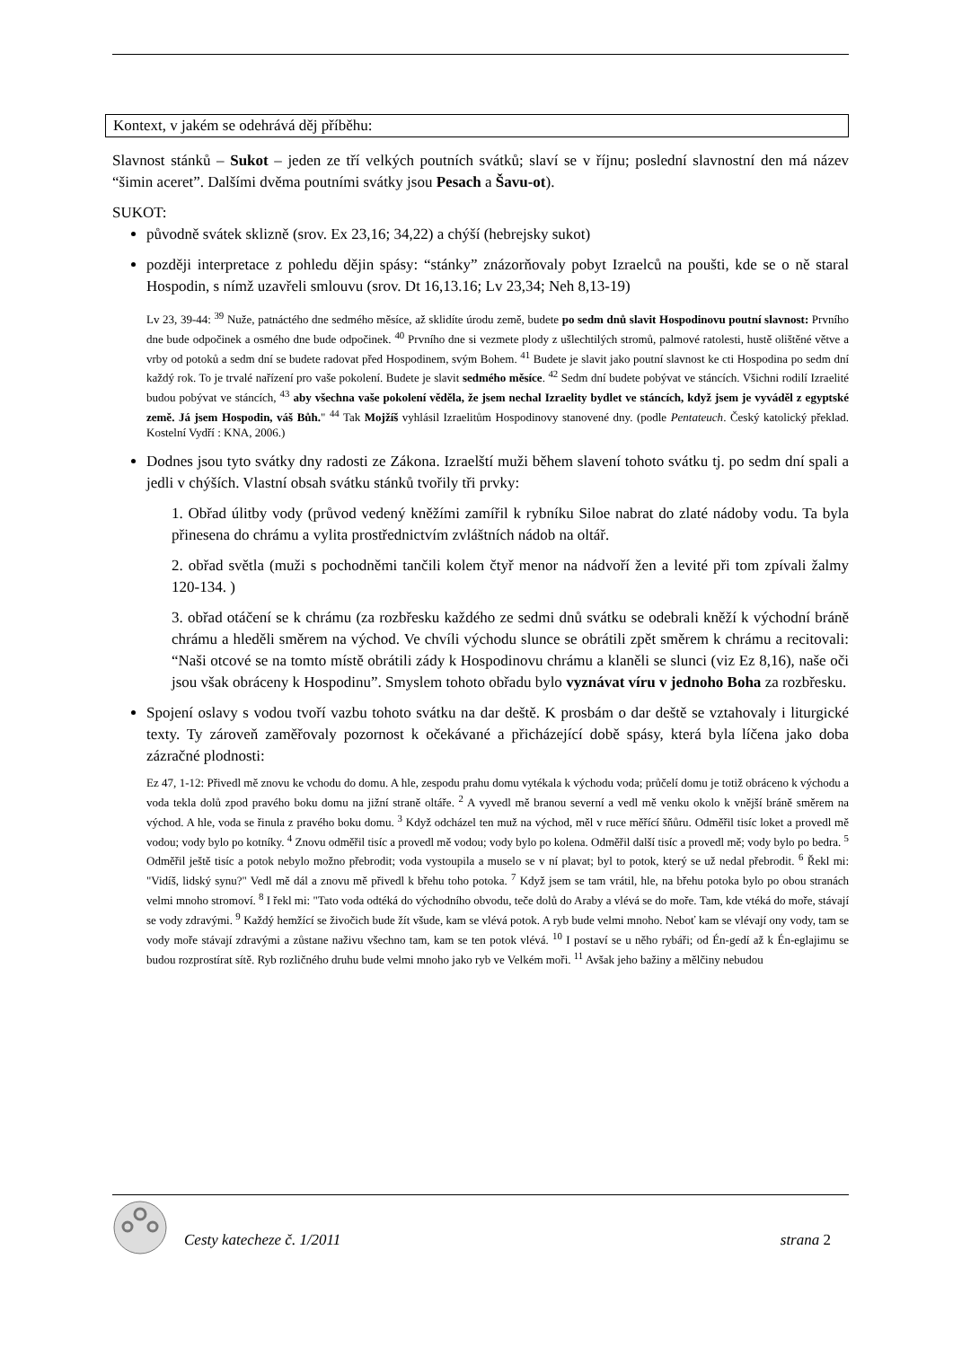Kontext, v jakém se odehrává děj příběhu:
Slavnost stánků – Sukot – jeden ze tří velkých poutních svátků; slaví se v říjnu; poslední slavnostní den má název “šimin aceret”. Dalšími dvěma poutními svátky jsou Pesach a Šavu-ot).
SUKOT:
původně svátek sklizně (srov. Ex 23,16; 34,22) a chýší (hebrejsky sukot)
později interpretace z pohledu dějin spásy: “stánky” znázorňovaly pobyt Izraelců na poušti, kde se o ně staral Hospodin, s nímž uzavřeli smlouvu (srov. Dt 16,13.16; Lv 23,34; Neh 8,13-19)
Lv 23, 39-44: <sup>39</sup> Nuže, patnáctého dne sedmého měsíce, až sklidíte úrodu země, budete po sedm dnů slavit Hospodinovu poutní slavnost: Prvního dne bude odpočinek a osmého dne bude odpočinek. <sup>40</sup> Prvního dne si vezmete plody z ušlechtilých stromů, palmové ratolesti, hustě olištěné větve a vrby od potoků a sedm dní se budete radovat před Hospodinem, svým Bohem. <sup>41</sup> Budete je slavit jako poutní slavnost ke cti Hospodina po sedm dní každý rok. To je trvalé nařízení pro vaše pokolení. Budete je slavit sedmého měsíce. <sup>42</sup> Sedm dní budete pobývat ve stáncích. Všichni rodilí Izraelité budou pobývat ve stáncích, <sup>43</sup> aby všechna vaše pokolení věděla, že jsem nechal Izraelity bydlet ve stáncích, když jsem je vyváděl z egyptské země. Já jsem Hospodin, váš Bůh." <sup>44</sup> Tak Mojžíš vyhlásil Izraelitům Hospodinovy stanovené dny. (podle Pentateuch. Český katolický překlad. Kostelní Vydří : KNA, 2006.)
Dodnes jsou tyto svátky dny radosti ze Zákona. Izraelští muži během slavení tohoto svátku tj. po sedm dní spali a jedli v chýších. Vlastní obsah svátku stánků tvořily tři prvky:
1. Obřad úlitby vody (průvod vedený kněžími zamířil k rybníku Siloe nabrat do zlaté nádoby vodu. Ta byla přinesena do chrámu a vylita prostřednictvím zvláštních nádob na oltář.
2. obřad světla (muži s pochodněmi tančili kolem čtyř menor na nádvoří žen a levité při tom zpívali žalmy 120-134. )
3. obřad otáčení se k chrámu (za rozbřesku každého ze sedmi dnů svátku se odebrali kněží k východní bráně chrámu a hleděli směrem na východ. Ve chvíli východu slunce se obrátili zpět směrem k chrámu a recitovali: “Naši otcové se na tomto místě obrátili zády k Hospodinovu chrámu a klaněli se slunci (viz Ez 8,16), naše oči jsou však obráceny k Hospodinu”. Smyslem tohoto obřadu bylo vyznávat víru v jednoho Boha za rozbřesku.
Spojení oslavy s vodou tvoří vazbu tohoto svátku na dar deště. K prosbám o dar deště se vztahovaly i liturgické texty. Ty zároveň zaměřovaly pozornost k očekávané a přicházející době spásy, která byla líčena jako doba zázračné plodnosti:
Ez 47, 1-12: Přivedl mě znovu ke vchodu do domu. A hle, zespodu prahu domu vytékala k východu voda; průčelí domu je totiž obráceno k východu a voda tekla dolů zpod pravého boku domu na jižní straně oltáře. <sup>2</sup> A vyvedl mě branou severní a vedl mě venku okolo k vnější bráně směrem na východ. A hle, voda se řinula z pravého boku domu. <sup>3</sup> Když odcházel ten muž na východ, měl v ruce měřící šňůru. Odměřil tisíc loket a provedl mě vodou; vody bylo po kotníky. <sup>4</sup> Znovu odměřil tisíc a provedl mě vodou; vody bylo po kolena. Odměřil další tisíc a provedl mě; vody bylo po bedra. <sup>5</sup> Odměřil ještě tisíc a potok nebylo možno přebrodit; voda vystoupila a muselo se v ní plavat; byl to potok, který se už nedal přebrodit. <sup>6</sup> Řekl mi: "Vidíš, lidský synu?" Vedl mě dál a znovu mě přivedl k břehu toho potoka. <sup>7</sup> Když jsem se tam vrátil, hle, na břehu potoka bylo po obou stranách velmi mnoho stromoví. <sup>8</sup> I řekl mi: "Tato voda odtéká do východního obvodu, teče dolů do Araby a vlévá se do moře. Tam, kde vtéká do moře, stávají se vody zdravými. <sup>9</sup> Každý hemžící se živočich bude žít všude, kam se vlévá potok. A ryb bude velmi mnoho. Neboť kam se vlévají ony vody, tam se vody moře stávají zdravými a zůstane naživu všechno tam, kam se ten potok vlévá. <sup>10</sup> I postaví se u něho rybáři; od Én-gedí až k Én-eglajimu se budou rozprostírat sítě. Ryb rozličného druhu bude velmi mnoho jako ryb ve Velkém moři. <sup>11</sup> Avšak jeho bažiny a mělčiny nebudou
Cesty katecheze č. 1/2011 strana 2